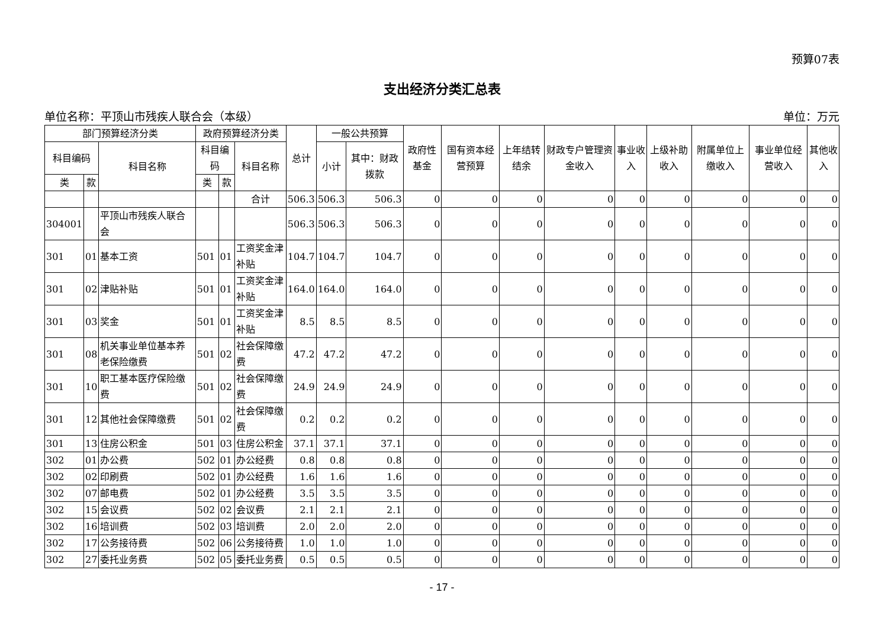预算07表
支出经济分类汇总表
单位名称：平顶山市残疾人联合会（本级） 单位：万元
| 部门预算经济分类 | | | 政府预算经济分类 | | | 总计 | 一般公共预算 | | 政府性基金 | 国有资本经营预算 | 上年结转结余 | 财政专户管理资金收入 | 事业收入 | 上级补助收入 | 附属单位上缴收入 | 事业单位经营收入 | 其他收入 |
| --- | --- | --- | --- | --- | --- | --- | --- | --- | --- | --- | --- | --- | --- | --- | --- | --- | --- |
| 科目编码 | | 科目名称 | 科目编码 | | 科目名称 | | 小计 | 其中：财政拨款 | | | | | | | | | |
| 类 | 款 | | 类 | 款 | | | | | | | | | | | | | |
| | | | | | 合计 | 506.3 | 506.3 | 506.3 | 0 | 0 | 0 | 0 | 0 | 0 | 0 | 0 | 0 |
| 304001 | | 平顶山市残疾人联合会 | | | | 506.3 | 506.3 | 506.3 | 0 | 0 | 0 | 0 | 0 | 0 | 0 | 0 | 0 |
| 301 | 01 | 基本工资 | 501 | 01 | 工资奖金津补贴 | 104.7 | 104.7 | 104.7 | 0 | 0 | 0 | 0 | 0 | 0 | 0 | 0 | 0 |
| 301 | 02 | 津贴补贴 | 501 | 01 | 工资奖金津补贴 | 164.0 | 164.0 | 164.0 | 0 | 0 | 0 | 0 | 0 | 0 | 0 | 0 | 0 |
| 301 | 03 | 奖金 | 501 | 01 | 工资奖金津补贴 | 8.5 | 8.5 | 8.5 | 0 | 0 | 0 | 0 | 0 | 0 | 0 | 0 | 0 |
| 301 | 08 | 机关事业单位基本养老保险缴费 | 501 | 02 | 社会保障缴费 | 47.2 | 47.2 | 47.2 | 0 | 0 | 0 | 0 | 0 | 0 | 0 | 0 | 0 |
| 301 | 10 | 职工基本医疗保险缴费 | 501 | 02 | 社会保障缴费 | 24.9 | 24.9 | 24.9 | 0 | 0 | 0 | 0 | 0 | 0 | 0 | 0 | 0 |
| 301 | 12 | 其他社会保障缴费 | 501 | 02 | 社会保障缴费 | 0.2 | 0.2 | 0.2 | 0 | 0 | 0 | 0 | 0 | 0 | 0 | 0 | 0 |
| 301 | 13 | 住房公积金 | 501 | 03 | 住房公积金 | 37.1 | 37.1 | 37.1 | 0 | 0 | 0 | 0 | 0 | 0 | 0 | 0 | 0 |
| 302 | 01 | 办公费 | 502 | 01 | 办公经费 | 0.8 | 0.8 | 0.8 | 0 | 0 | 0 | 0 | 0 | 0 | 0 | 0 | 0 |
| 302 | 02 | 印刷费 | 502 | 01 | 办公经费 | 1.6 | 1.6 | 1.6 | 0 | 0 | 0 | 0 | 0 | 0 | 0 | 0 | 0 |
| 302 | 07 | 邮电费 | 502 | 01 | 办公经费 | 3.5 | 3.5 | 3.5 | 0 | 0 | 0 | 0 | 0 | 0 | 0 | 0 | 0 |
| 302 | 15 | 会议费 | 502 | 02 | 会议费 | 2.1 | 2.1 | 2.1 | 0 | 0 | 0 | 0 | 0 | 0 | 0 | 0 | 0 |
| 302 | 16 | 培训费 | 502 | 03 | 培训费 | 2.0 | 2.0 | 2.0 | 0 | 0 | 0 | 0 | 0 | 0 | 0 | 0 | 0 |
| 302 | 17 | 公务接待费 | 502 | 06 | 公务接待费 | 1.0 | 1.0 | 1.0 | 0 | 0 | 0 | 0 | 0 | 0 | 0 | 0 | 0 |
| 302 | 27 | 委托业务费 | 502 | 05 | 委托业务费 | 0.5 | 0.5 | 0.5 | 0 | 0 | 0 | 0 | 0 | 0 | 0 | 0 | 0 |
- 17 -